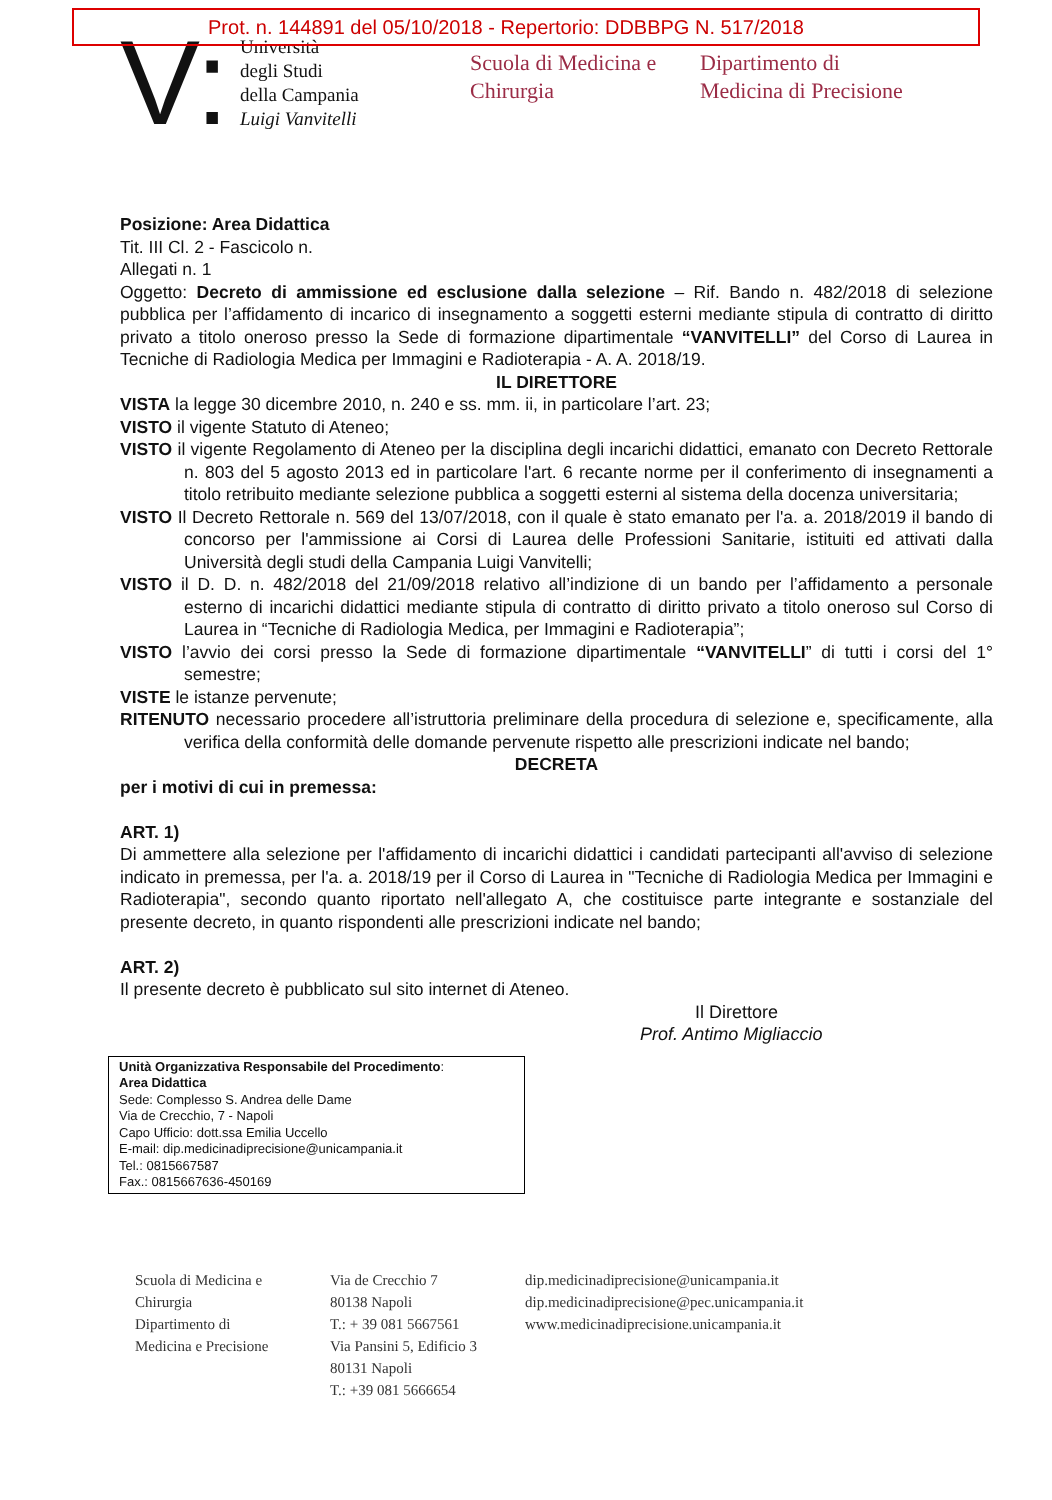Prot. n. 144891 del 05/10/2018 - Repertorio: DDBBPG N. 517/2018
V:
Università
degli Studi
della Campania
Luigi Vanvitelli
Scuola di Medicina e
Chirurgia
Dipartimento di
Medicina di Precisione
Posizione: Area Didattica
Tit. III Cl. 2 - Fascicolo n.
Allegati n. 1
Oggetto: Decreto di ammissione ed esclusione dalla selezione – Rif. Bando n. 482/2018 di selezione pubblica per l’affidamento di incarico di insegnamento a soggetti esterni mediante stipula di contratto di diritto privato a titolo oneroso presso la Sede di formazione dipartimentale “VANVITELLI” del Corso di Laurea in Tecniche di Radiologia Medica per Immagini e Radioterapia - A. A. 2018/19.
IL DIRETTORE
VISTA la legge 30 dicembre 2010, n. 240 e ss. mm. ii, in particolare l’art. 23;
VISTO il vigente Statuto di Ateneo;
VISTO il vigente Regolamento di Ateneo per la disciplina degli incarichi didattici, emanato con Decreto Rettorale n. 803 del 5 agosto 2013 ed in particolare l'art. 6 recante norme per il conferimento di insegnamenti a titolo retribuito mediante selezione pubblica a soggetti esterni al sistema della docenza universitaria;
VISTO Il Decreto Rettorale n. 569 del 13/07/2018, con il quale è stato emanato per l'a. a. 2018/2019 il bando di concorso per l'ammissione ai Corsi di Laurea delle Professioni Sanitarie, istituiti ed attivati dalla Università degli studi della Campania Luigi Vanvitelli;
VISTO il D. D. n. 482/2018 del 21/09/2018 relativo all’indizione di un bando per l’affidamento a personale esterno di incarichi didattici mediante stipula di contratto di diritto privato a titolo oneroso sul Corso di Laurea in “Tecniche di Radiologia Medica, per Immagini e Radioterapia”;
VISTO l’avvio dei corsi presso la Sede di formazione dipartimentale “VANVITELLI” di tutti i corsi del 1° semestre;
VISTE le istanze pervenute;
RITENUTO necessario procedere all’istruttoria preliminare della procedura di selezione e, specificamente, alla verifica della conformità delle domande pervenute rispetto alle prescrizioni indicate nel bando;
DECRETA
per i motivi di cui in premessa:
ART. 1)
Di ammettere alla selezione per l'affidamento di incarichi didattici i candidati partecipanti all'avviso di selezione indicato in premessa, per l'a. a. 2018/19 per il Corso di Laurea in "Tecniche di Radiologia Medica per Immagini e Radioterapia", secondo quanto riportato nell'allegato A, che costituisce parte integrante e sostanziale del presente decreto, in quanto rispondenti alle prescrizioni indicate nel bando;
ART. 2)
Il presente decreto è pubblicato sul sito internet di Ateneo.
Il Direttore
Prof. Antimo Migliaccio
Unità Organizzativa Responsabile del Procedimento:
Area Didattica
Sede: Complesso S. Andrea delle Dame
Via de Crecchio, 7 - Napoli
Capo Ufficio: dott.ssa Emilia Uccello
E-mail: dip.medicinadiprecisione@unicampania.it
Tel.: 0815667587
Fax.: 0815667636-450169
Scuola di Medicina e
Chirurgia
Dipartimento di
Medicina e Precisione
Via de Crecchio 7
80138 Napoli
T.: + 39 081 5667561
Via Pansini 5, Edificio 3
80131 Napoli
T.: +39 081 5666654
dip.medicinadiprecisione@unicampania.it
dip.medicinadiprecisione@pec.unicampania.it
www.medicinadiprecisione.unicampania.it